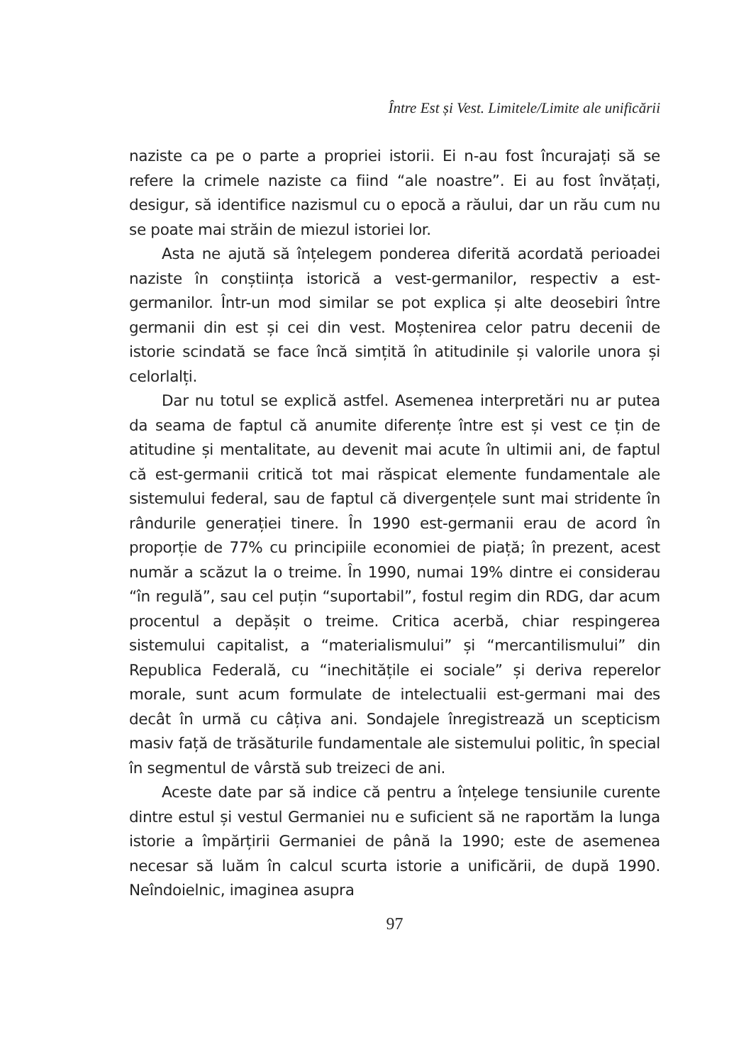Între Est și Vest. Limitele/Limite ale unificării
naziste ca pe o parte a propriei istorii. Ei n-au fost încurajați să se refere la crimele naziste ca fiind “ale noastre”. Ei au fost învățați, desigur, să identifice nazismul cu o epocă a răului, dar un rău cum nu se poate mai străin de miezul istoriei lor.
Asta ne ajută să înțelegem ponderea diferită acordată perioadei naziste în conștiința istorică a vest-germanilor, respectiv a est-germanilor. Într-un mod similar se pot explica și alte deosebiri între germanii din est și cei din vest. Moștenirea celor patru decenii de istorie scindată se face încă simțită în atitudinile și valorile unora și celorlalți.
Dar nu totul se explică astfel. Asemenea interpretări nu ar putea da seama de faptul că anumite diferențe între est și vest ce țin de atitudine și mentalitate, au devenit mai acute în ultimii ani, de faptul că est-germanii critică tot mai răspicat elemente fundamentale ale sistemului federal, sau de faptul că divergențele sunt mai stridente în rândurile generației tinere. În 1990 est-germanii erau de acord în proporție de 77% cu principiile economiei de piață; în prezent, acest număr a scăzut la o treime. În 1990, numai 19% dintre ei considerau “în regulă”, sau cel puțin “suportabil”, fostul regim din RDG, dar acum procentul a depășit o treime. Critica acerbă, chiar respingerea sistemului capitalist, a “materialismului” și “mercantilismului” din Republica Federală, cu “inechitățile ei sociale” și deriva reperelor morale, sunt acum formulate de intelectualii est-germani mai des decât în urmă cu câțiva ani. Sondajele înregistrează un scepticism masiv față de trăsăturile fundamentale ale sistemului politic, în special în segmentul de vârstă sub treizeci de ani.
Aceste date par să indice că pentru a înțelege tensiunile curente dintre estul și vestul Germaniei nu e suficient să ne raportăm la lunga istorie a împărțirii Germaniei de până la 1990; este de asemenea necesar să luăm în calcul scurta istorie a unificării, de după 1990. Neîndoielnic, imaginea asupra
97